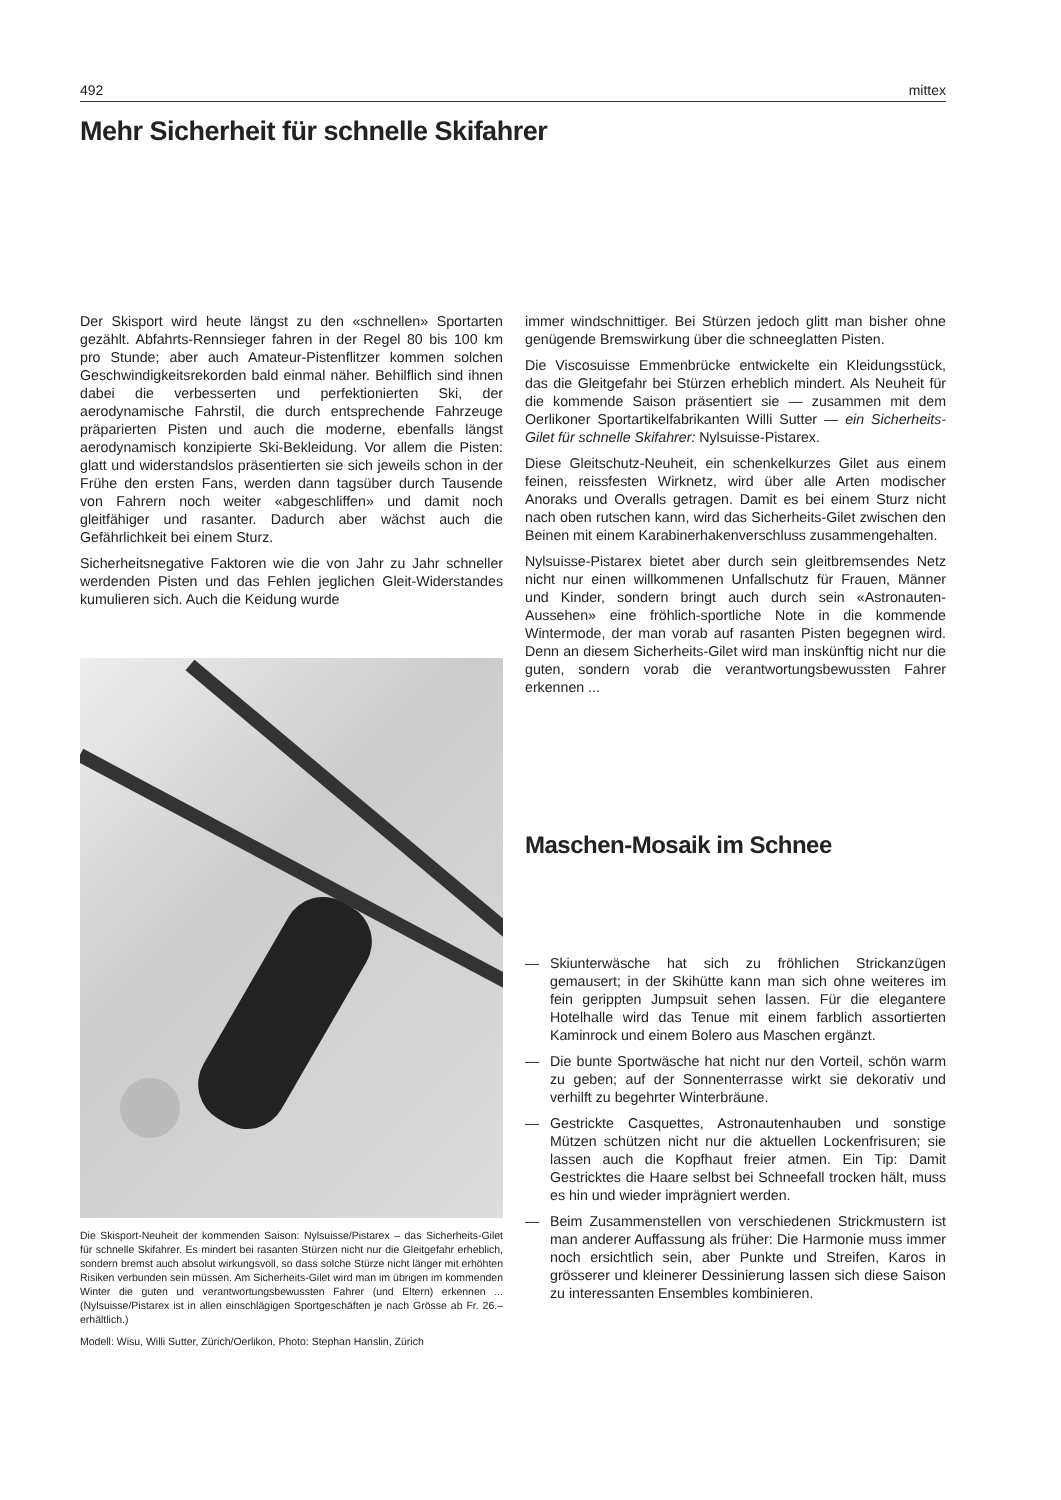492 mittex
Mehr Sicherheit für schnelle Skifahrer
Der Skisport wird heute längst zu den «schnellen» Sportarten gezählt. Abfahrts-Rennsieger fahren in der Regel 80 bis 100 km pro Stunde; aber auch Amateur-Pistenflitzer kommen solchen Geschwindigkeitsrekorden bald einmal näher. Behilflich sind ihnen dabei die verbesserten und perfektionierten Ski, der aerodynamische Fahrstil, die durch entsprechende Fahrzeuge präparierten Pisten und auch die moderne, ebenfalls längst aerodynamisch konzipierte Ski-Bekleidung. Vor allem die Pisten: glatt und widerstandslos präsentierten sie sich jeweils schon in der Frühe den ersten Fans, werden dann tagsüber durch Tausende von Fahrern noch weiter «abgeschliffen» und damit noch gleitfähiger und rasanter. Dadurch aber wächst auch die Gefährlichkeit bei einem Sturz.
Sicherheitsnegative Faktoren wie die von Jahr zu Jahr schneller werdenden Pisten und das Fehlen jeglichen Gleit-Widerstandes kumulieren sich. Auch die Keidung wurde
Die Skisport-Neuheit der kommenden Saison: Nylsuisse/Pistarex – das Sicherheits-Gilet für schnelle Skifahrer. Es mindert bei rasanten Stürzen nicht nur die Gleitgefahr erheblich, sondern bremst auch absolut wirkungsvoll, so dass solche Stürze nicht länger mit erhöhten Risiken verbunden sein müssen. Am Sicherheits-Gilet wird man im übrigen im kommenden Winter die guten und verantwortungsbewussten Fahrer (und Eltern) erkennen ... (Nylsuisse/Pistarex ist in allen einschlägigen Sportgeschäften je nach Grösse ab Fr. 26.– erhältlich.)
Modell: Wisu, Willi Sutter, Zürich/Oerlikon, Photo: Stephan Hanslin, Zürich
immer windschnittiger. Bei Stürzen jedoch glitt man bisher ohne genügende Bremswirkung über die schneeglatten Pisten.
Die Viscosuisse Emmenbrücke entwickelte ein Kleidungsstück, das die Gleitgefahr bei Stürzen erheblich mindert. Als Neuheit für die kommende Saison präsentiert sie — zusammen mit dem Oerlikoner Sportartikelfabrikanten Willi Sutter — ein Sicherheits-Gilet für schnelle Skifahrer: Nylsuisse-Pistarex.
Diese Gleitschutz-Neuheit, ein schenkelkurzes Gilet aus einem feinen, reissfesten Wirknetz, wird über alle Arten modischer Anoraks und Overalls getragen. Damit es bei einem Sturz nicht nach oben rutschen kann, wird das Sicherheits-Gilet zwischen den Beinen mit einem Karabinerhakenverschluss zusammengehalten.
Nylsuisse-Pistarex bietet aber durch sein gleitbremsendes Netz nicht nur einen willkommenen Unfallschutz für Frauen, Männer und Kinder, sondern bringt auch durch sein «Astronauten-Aussehen» eine fröhlich-sportliche Note in die kommende Wintermode, der man vorab auf rasanten Pisten begegnen wird. Denn an diesem Sicherheits-Gilet wird man inskünftig nicht nur die guten, sondern vorab die verantwortungsbewussten Fahrer erkennen ...
Maschen-Mosaik im Schnee
— Skiunterwäsche hat sich zu fröhlichen Strickanzügen gemausert; in der Skihütte kann man sich ohne weiteres im fein gerippten Jumpsuit sehen lassen. Für die elegantere Hotelhalle wird das Tenue mit einem farblich assortierten Kaminrock und einem Bolero aus Maschen ergänzt.
— Die bunte Sportwäsche hat nicht nur den Vorteil, schön warm zu geben; auf der Sonnenterrasse wirkt sie dekorativ und verhilft zu begehrter Winterbräune.
— Gestrickte Casquettes, Astronautenhauben und sonstige Mützen schützen nicht nur die aktuellen Lockenfrisuren; sie lassen auch die Kopfhaut freier atmen. Ein Tip: Damit Gestricktes die Haare selbst bei Schneefall trocken hält, muss es hin und wieder imprägniert werden.
— Beim Zusammenstellen von verschiedenen Strickmustern ist man anderer Auffassung als früher: Die Harmonie muss immer noch ersichtlich sein, aber Punkte und Streifen, Karos in grösserer und kleinerer Dessinierung lassen sich diese Saison zu interessanten Ensembles kombinieren.